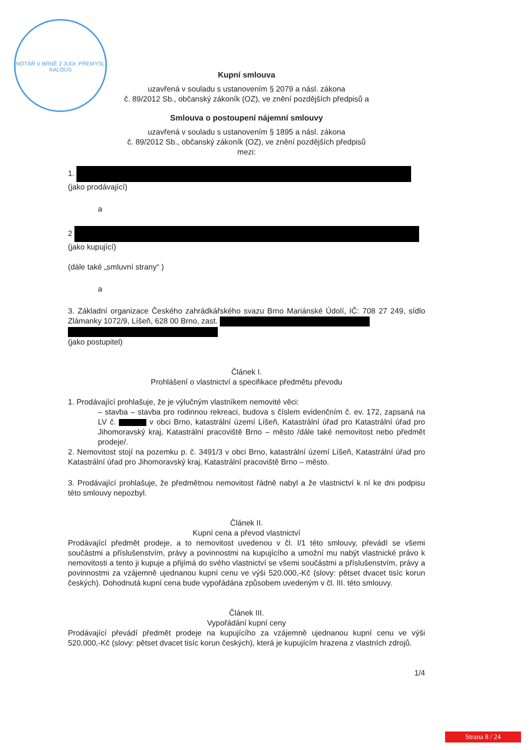NOTÁŘ V BRNĚ 2 JUDr. PŘEMYSL KALOUS
Kupní smlouva
uzavřená v souladu s ustanovením § 2079 a násl. zákona
č. 89/2012 Sb., občanský zákoník (OZ), ve znění pozdějších předpisů a
Smlouva o postoupení nájemní smlouvy
uzavřená v souladu s ustanovením § 1895 a násl. zákona
č. 89/2012 Sb., občanský zákoník (OZ), ve znění pozdějších předpisů
mezi:
1.
(jako prodávající)
a
2
(jako kupující)
(dále také „smluvní strany“ )
a
3. Základní organizace Českého zahrádkářského svazu Brno Mariánské Údolí, IČ: 708 27 249, sídlo Zlámanky 1072/9, Líšeň, 628 00 Brno, zast.
(jako postupitel)
Článek I.
Prohlášení o vlastnictví a specifikace předmětu převodu
1. Prodávající prohlašuje, že je výlučným vlastníkem nemovité věci:
– stavba – stavba pro rodinnou rekreaci, budova s číslem evidenčním č. ev. 172, zapsaná na LV č. v obci Brno, katastrální území Líšeň, Katastrální úřad pro Katastrální úřad pro Jihomoravský kraj, Katastrální pracoviště Brno – město /dále také nemovitost nebo předmět prodeje/.
2. Nemovitost stojí na pozemku p. č. 3491/3 v obci Brno, katastrální území Líšeň, Katastrální úřad pro Katastrální úřad pro Jihomoravský kraj, Katastrální pracoviště Brno – město.
3. Prodávající prohlašuje, že předmětnou nemovitost řádně nabyl a že vlastnictví k ní ke dni podpisu této smlouvy nepozbyl.
Článek II.
Kupní cena a převod vlastnictví
Prodávající předmět prodeje, a to nemovitost uvedenou v čl. I/1 této smlouvy, převádí se všemi součástmi a příslušenstvím, právy a povinnostmi na kupujícího a umožní mu nabýt vlastnické právo k nemovitosti a tento ji kupuje a přijímá do svého vlastnictví se všemi součástmi a příslušenstvím, právy a povinnostmi za vzájemně ujednanou kupní cenu ve výši 520.000,-Kč (slovy: pětset dvacet tisíc korun českých). Dohodnutá kupní cena bude vypořádána způsobem uvedeným v čl. III. této smlouvy.
Článek III.
Vypořádání kupní ceny
Prodávající převádí předmět prodeje na kupujícího za vzájemně ujednanou kupní cenu ve výši 520.000,-Kč (slovy: pětset dvacet tisíc korun českých), která je kupujícím hrazena z vlastních zdrojů.
1/4
Strana 8 / 24